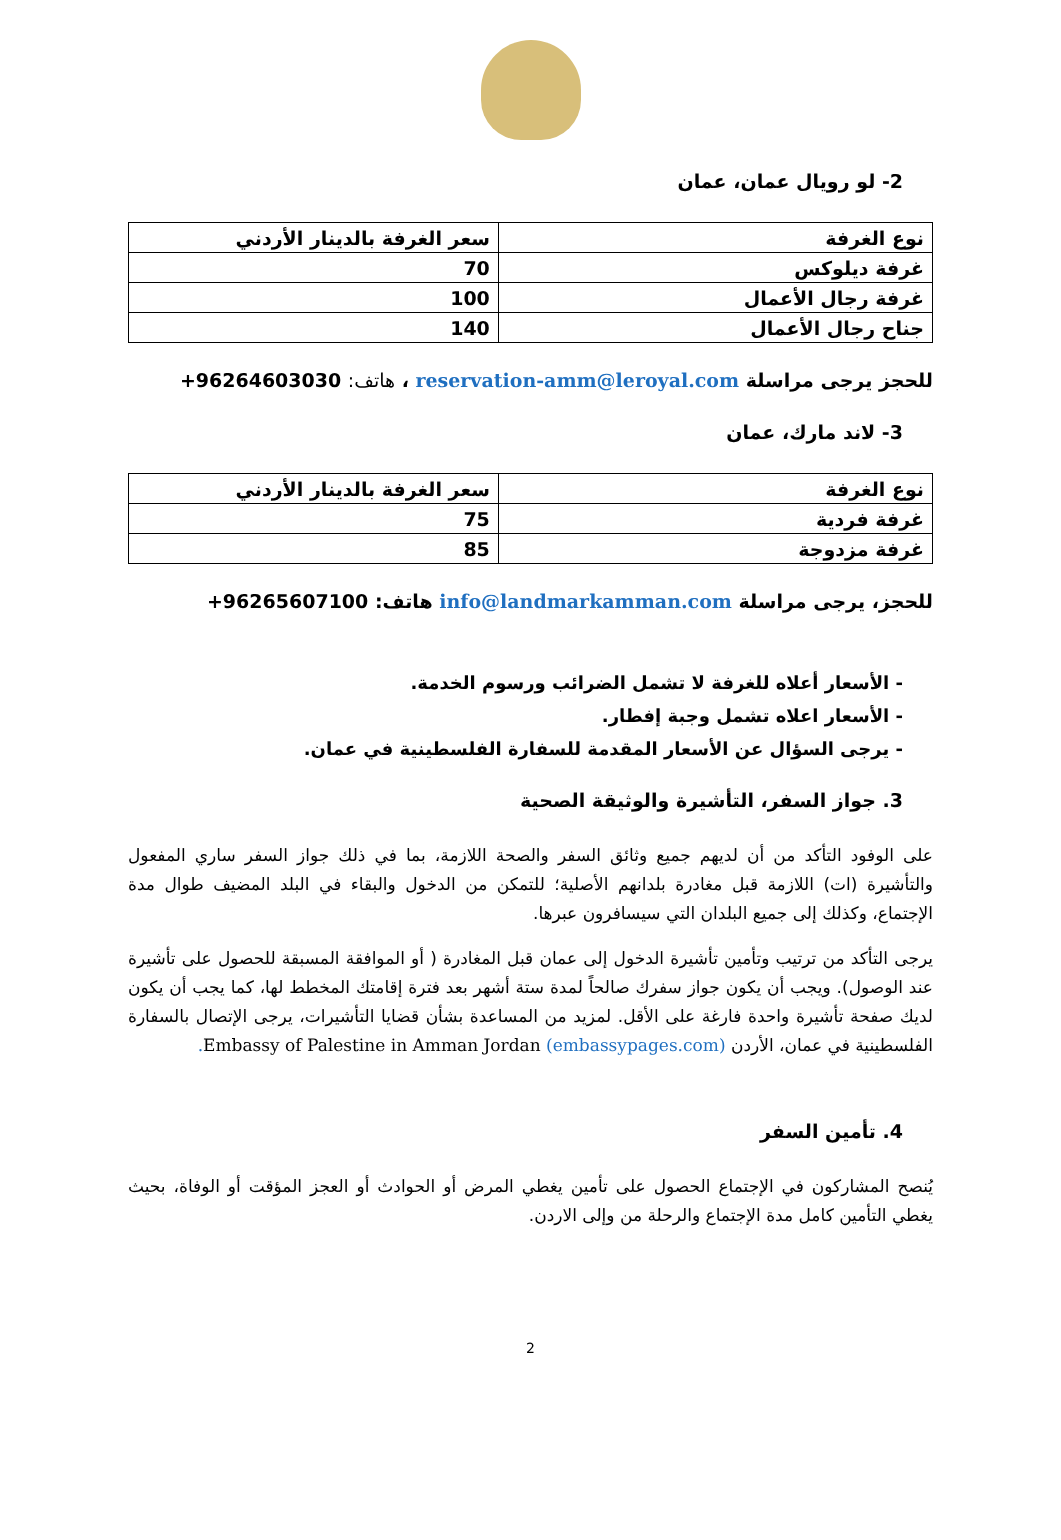2- لو رويال عمان، عمان
| نوع الغرفة | سعر الغرفة بالدينار الأردني |
| --- | --- |
| غرفة ديلوكس | 70 |
| غرفة رجال الأعمال | 100 |
| جناح رجال الأعمال | 140 |
للحجز يرجى مراسلة reservation-amm@leroyal.com ، هاتف: +96264603030
3- لاند مارك، عمان
| نوع الغرفة | سعر الغرفة بالدينار الأردني |
| --- | --- |
| غرفة فردية | 75 |
| غرفة مزدوجة | 85 |
للحجز، يرجى مراسلة info@landmarkamman.com هاتف: +96265607100
- الأسعار أعلاه للغرفة لا تشمل الضرائب ورسوم الخدمة.
- الأسعار اعلاه تشمل وجبة إفطار.
- يرجى السؤال عن الأسعار المقدمة للسفارة الفلسطينية في عمان.
3. جواز السفر، التأشيرة والوثيقة الصحية
على الوفود التأكد من أن لديهم جميع وثائق السفر والصحة اللازمة، بما في ذلك جواز السفر ساري المفعول والتأشيرة (ات) اللازمة قبل مغادرة بلدانهم الأصلية؛ للتمكن من الدخول والبقاء في البلد المضيف طوال مدة الإجتماع، وكذلك إلى جميع البلدان التي سيسافرون عبرها.
يرجى التأكد من ترتيب وتأمين تأشيرة الدخول إلى عمان قبل المغادرة ( أو الموافقة المسبقة للحصول على تأشيرة عند الوصول). ويجب أن يكون جواز سفرك صالحاً لمدة ستة أشهر بعد فترة إقامتك المخطط لها، كما يجب أن يكون لديك صفحة تأشيرة واحدة فارغة على الأقل. لمزيد من المساعدة بشأن قضايا التأشيرات، يرجى الإتصال بالسفارة الفلسطينية في عمان، الأردن Embassy of Palestine in Amman Jordan (embassypages.com).
4. تأمين السفر
يُنصح المشاركون في الإجتماع الحصول على تأمين يغطي المرض أو الحوادث أو العجز المؤقت أو الوفاة، بحيث يغطي التأمين كامل مدة الإجتماع والرحلة من وإلى الاردن.
2